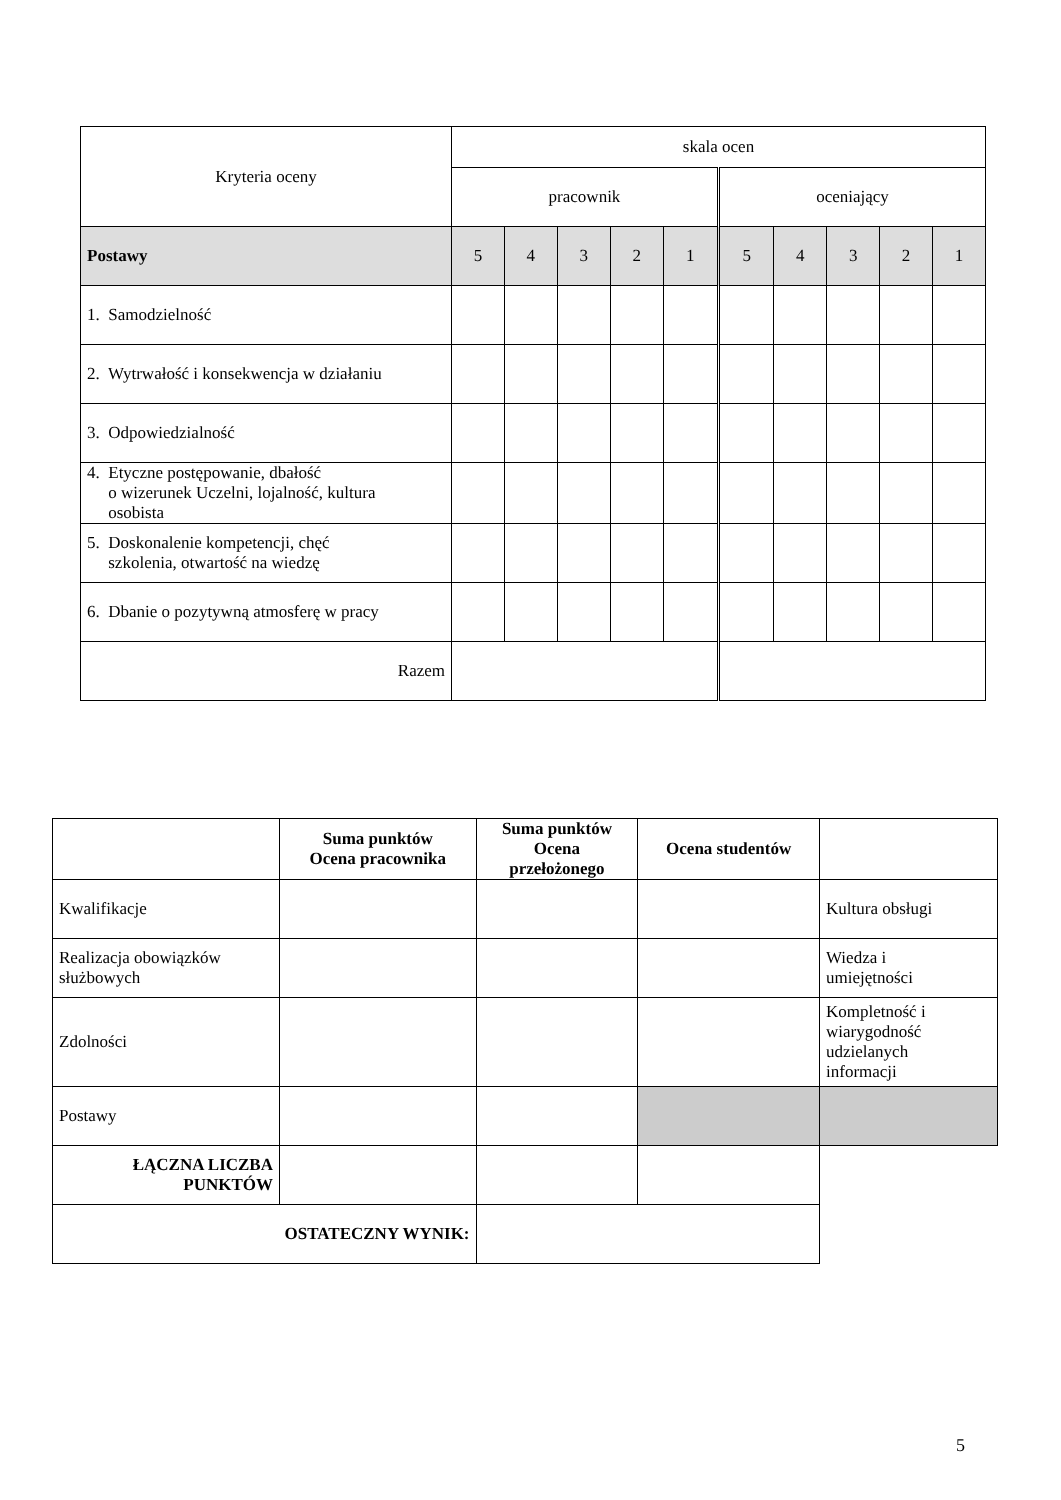| Kryteria oceny | skala ocen | | | | | | | | | |
| | pracownik | | | | | oceniający | | | | |
| Postawy | 5 | 4 | 3 | 2 | 1 | 5 | 4 | 3 | 2 | 1 |
| 1. Samodzielność | | | | | | | | | | |
| 2. Wytrwałość i konsekwencja w działaniu | | | | | | | | | | |
| 3. Odpowiedzialność | | | | | | | | | | |
| 4. Etyczne postępowanie, dbałość o wizerunek Uczelni, lojalność, kultura osobista | | | | | | | | | | |
| 5. Doskonalenie kompetencji, chęć szkolenia, otwartość na wiedzę | | | | | | | | | | |
| 6. Dbanie o pozytywną atmosferę w pracy | | | | | | | | | | |
| Razem | | | | | | | | | | |
| | Suma punktów Ocena pracownika | Suma punktów Ocena przełożonego | Ocena studentów | |
| --- | --- | --- | --- | --- |
| Kwalifikacje | | | | Kultura obsługi |
| Realizacja obowiązków służbowych | | | | Wiedza i umiejętności |
| Zdolności | | | | Kompletność i wiarygodność udzielanych informacji |
| Postawy | | | | |
| ŁĄCZNA LICZBA PUNKTÓW | | | | |
| OSTATECZNY WYNIK: | | | | |
5